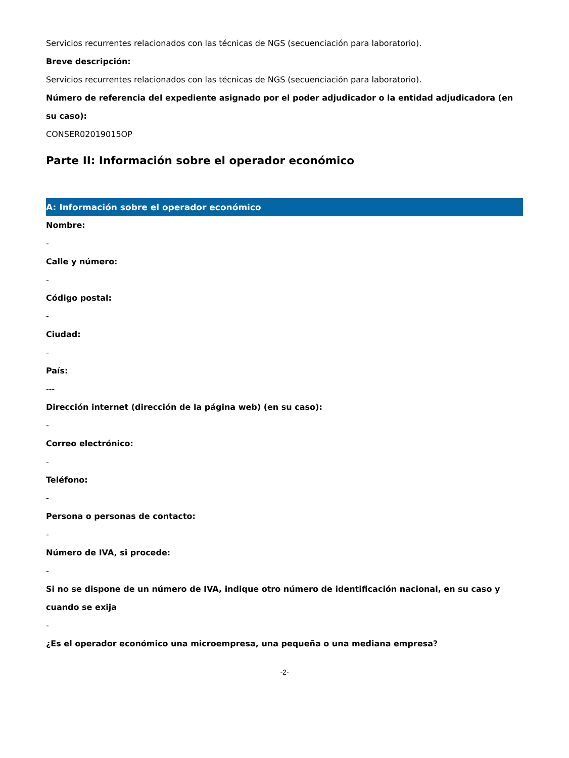Servicios recurrentes relacionados con las técnicas de NGS (secuenciación para laboratorio).
Breve descripción:
Servicios recurrentes relacionados con las técnicas de NGS (secuenciación para laboratorio).
Número de referencia del expediente asignado por el poder adjudicador o la entidad adjudicadora (en su caso):
CONSER02019015OP
Parte II: Información sobre el operador económico
A: Información sobre el operador económico
Nombre:
-
Calle y número:
-
Código postal:
-
Ciudad:
-
País:
---
Dirección internet (dirección de la página web) (en su caso):
-
Correo electrónico:
-
Teléfono:
-
Persona o personas de contacto:
-
Número de IVA, si procede:
-
Si no se dispone de un número de IVA, indique otro número de identificación nacional, en su caso y cuando se exija
-
¿Es el operador económico una microempresa, una pequeña o una mediana empresa?
-2-